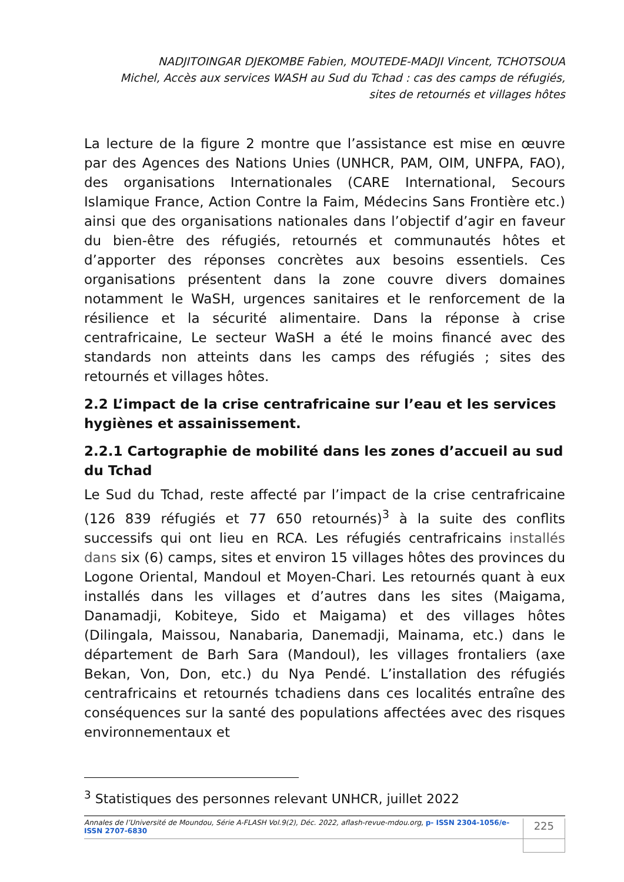NADJITOINGAR DJEKOMBE Fabien, MOUTEDE-MADJI Vincent, TCHOTSOUA
Michel, Accès aux services WASH au Sud du Tchad : cas des camps de réfugiés,
sites de retournés et villages hôtes
La lecture de la figure 2 montre que l’assistance est mise en œuvre par des Agences des Nations Unies (UNHCR, PAM, OIM, UNFPA, FAO), des organisations Internationales (CARE International, Secours Islamique France, Action Contre la Faim, Médecins Sans Frontière etc.) ainsi que des organisations nationales dans l’objectif d’agir en faveur du bien-être des réfugiés, retournés et communautés hôtes et d’apporter des réponses concrètes aux besoins essentiels. Ces organisations présentent dans la zone couvre divers domaines notamment le WaSH, urgences sanitaires et le renforcement de la résilience et la sécurité alimentaire. Dans la réponse à crise centrafricaine, Le secteur WaSH a été le moins financé avec des standards non atteints dans les camps des réfugiés ; sites des retournés et villages hôtes.
2.2 L’impact de la crise centrafricaine sur l’eau et les services hygiènes et assainissement.
2.2.1 Cartographie de mobilité dans les zones d’accueil au sud du Tchad
Le Sud du Tchad, reste affecté par l’impact de la crise centrafricaine (126 839 réfugiés et 77 650 retournés)<sup>3</sup> à la suite des conflits successifs qui ont lieu en RCA. Les réfugiés centrafricains installés dans six (6) camps, sites et environ 15 villages hôtes des provinces du Logone Oriental, Mandoul et Moyen-Chari. Les retournés quant à eux installés dans les villages et d’autres dans les sites (Maigama, Danamadji, Kobiteye, Sido et Maigama) et des villages hôtes (Dilingala, Maissou, Nanabaria, Danemadji, Mainama, etc.) dans le département de Barh Sara (Mandoul), les villages frontaliers (axe Bekan, Von, Don, etc.) du Nya Pendé. L’installation des réfugiés centrafricains et retournés tchadiens dans ces localités entraîne des conséquences sur la santé des populations affectées avec des risques environnementaux et
<sup>3</sup> Statistiques des personnes relevant UNHCR, juillet 2022
Annales de l’Université de Moundou, Série A-FLASH Vol.9(2), Déc. 2022, aflash-revue-mdou.org, p- ISSN 2304-1056/e-ISSN 2707-6830 225